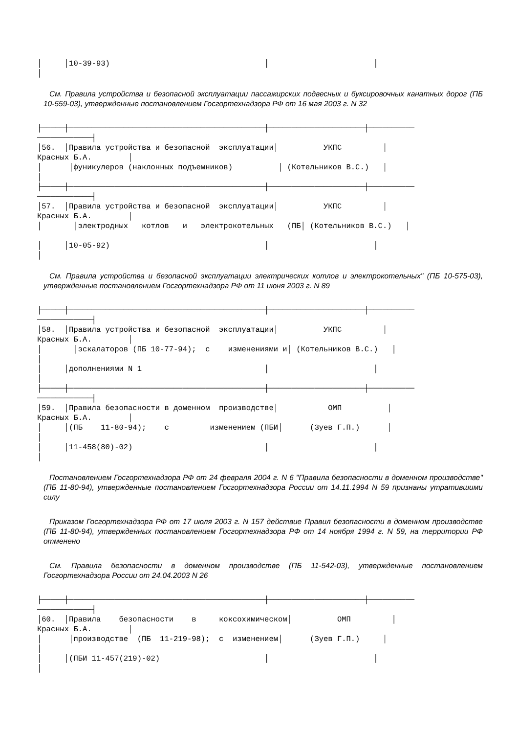│     │10-39-93)                                  │                       │
│
См. Правила устройства и безопасной эксплуатации пассажирских подвесных и буксировочных канатных дорог (ПБ 10-559-03), утвержденные постановлением Госгортехнадзора РФ от 16 мая 2003 г. N 32
├─────┼───────────────────────────────────────────┼─────────────────────┼──────────
────────────┤
│56.  │Правила устройства и безопасной  эксплуатации│          УКПС         │
Красных Б.А.        │
│      │фуникулеров (наклонных подъемников)          │ (Котельников В.С.)   │
│
├─────┼───────────────────────────────────────────┼─────────────────────┼──────────
────────────┤
│57.  │Правила устройства и безопасной  эксплуатации│          УКПС         │
Красных Б.А.        │
│       │электродных   котлов   и   электрокотельных   (ПБ│ (Котельников В.С.)   │

│     │10-05-92)                                  │                       │
│
См. Правила устройства и безопасной эксплуатации электрических котлов и электрокотельных" (ПБ 10-575-03), утвержденные постановлением Госгортехнадзора РФ от 11 июня 2003 г. N 89
├─────┼───────────────────────────────────────────┼─────────────────────┼──────────
────────────┤
│58.  │Правила устройства и безопасной  эксплуатации│          УКПС         │
Красных Б.А.        │
│       │эскалаторов (ПБ 10-77-94);  с    изменениями и│ (Котельников В.С.)   │
│
│     │дополнениями N 1                           │                       │
│
├─────┼───────────────────────────────────────────┼─────────────────────┼──────────
────────────┤
│59.  │Правила безопасности в доменном  производстве│           ОМП          │
Красных Б.А.        │
│     │(ПБ    11-80-94);    с         изменением (ПБИ│      (Зуев Г.П.)      │
│
│     │11-458(80)-02)                             │                       │
│
Постановлением Госгортехнадзора РФ от 24 февраля 2004 г. N 6 "Правила безопасности в доменном производстве" (ПБ 11-80-94), утвержденные постановлением Госгортехнадзора России от 14.11.1994 N 59 признаны утратившими силу
Приказом Госгортехнадзора РФ от 17 июля 2003 г. N 157 действие Правил безопасности в доменном производстве (ПБ 11-80-94), утвержденных постановлением Госгортехнадзора РФ от 14 ноября 1994 г. N 59, на территории РФ отменено
См. Правила безопасности в доменном производстве (ПБ 11-542-03), утвержденные постановлением Госгортехнадзора России от 24.04.2003 N 26
├─────┼───────────────────────────────────────────┼─────────────────────┼──────────
────────────┤
│60.  │Правила    безопасности    в     коксохимическом│          ОМП         │
Красных Б.А.        │
│      │производстве  (ПБ  11-219-98);  с  изменением│      (Зуев Г.П.)     │
│
│     │(ПБИ 11-457(219)-02)                       │                       │
│